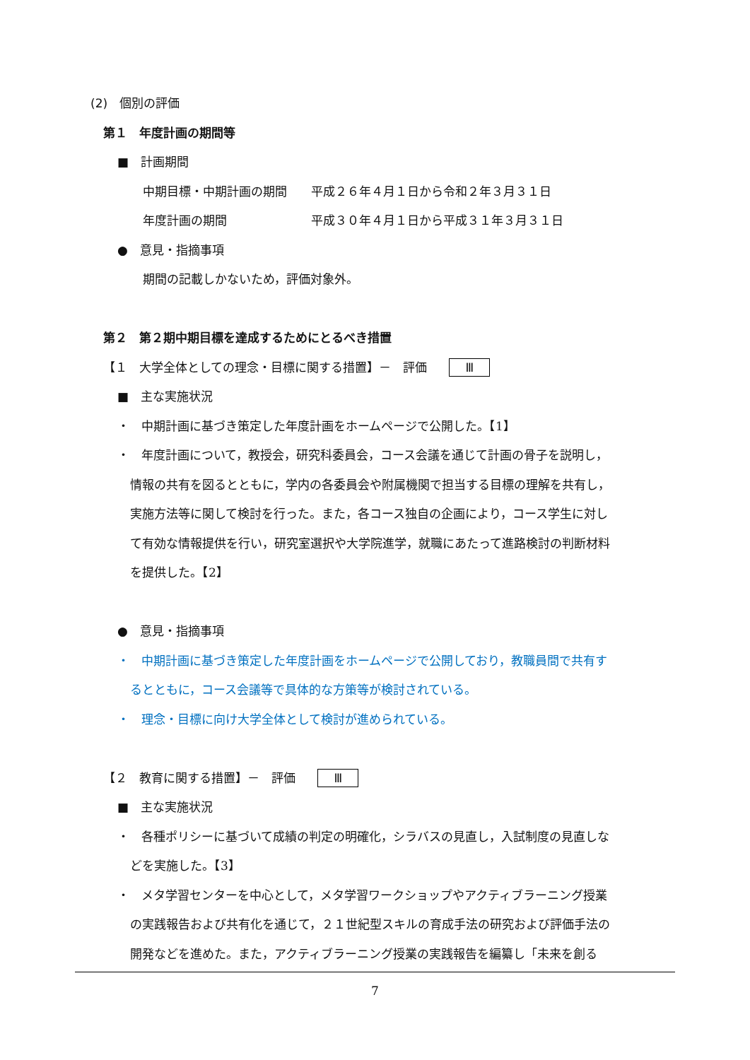(2)　個別の評価
第１　年度計画の期間等
■　計画期間
中期目標・中期計画の期間　　平成２６年４月１日から令和２年３月３１日
年度計画の期間　　　　　　　平成３０年４月１日から平成３１年３月３１日
●　意見・指摘事項
期間の記載しかないため，評価対象外。
第２　第２期中期目標を達成するためにとるべき措置
【１　大学全体としての理念・目標に関する措置】－　評価 Ⅲ
■　主な実施状況
・　中期計画に基づき策定した年度計画をホームページで公開した。【1】
・　年度計画について，教授会，研究科委員会，コース会議を通じて計画の骨子を説明し，
情報の共有を図るとともに，学内の各委員会や附属機関で担当する目標の理解を共有し，
実施方法等に関して検討を行った。また，各コース独自の企画により，コース学生に対し
て有効な情報提供を行い，研究室選択や大学院進学，就職にあたって進路検討の判断材料
を提供した。【2】
●　意見・指摘事項
・　中期計画に基づき策定した年度計画をホームページで公開しており，教職員間で共有す
るとともに，コース会議等で具体的な方策等が検討されている。
・　理念・目標に向け大学全体として検討が進められている。
【２　教育に関する措置】－　評価 Ⅲ
■　主な実施状況
・　各種ポリシーに基づいて成績の判定の明確化，シラバスの見直し，入試制度の見直しな
どを実施した。【3】
・　メタ学習センターを中心として，メタ学習ワークショップやアクティブラーニング授業
の実践報告および共有化を通じて，２１世紀型スキルの育成手法の研究および評価手法の
開発などを進めた。また，アクティブラーニング授業の実践報告を編纂し「未来を創る
7